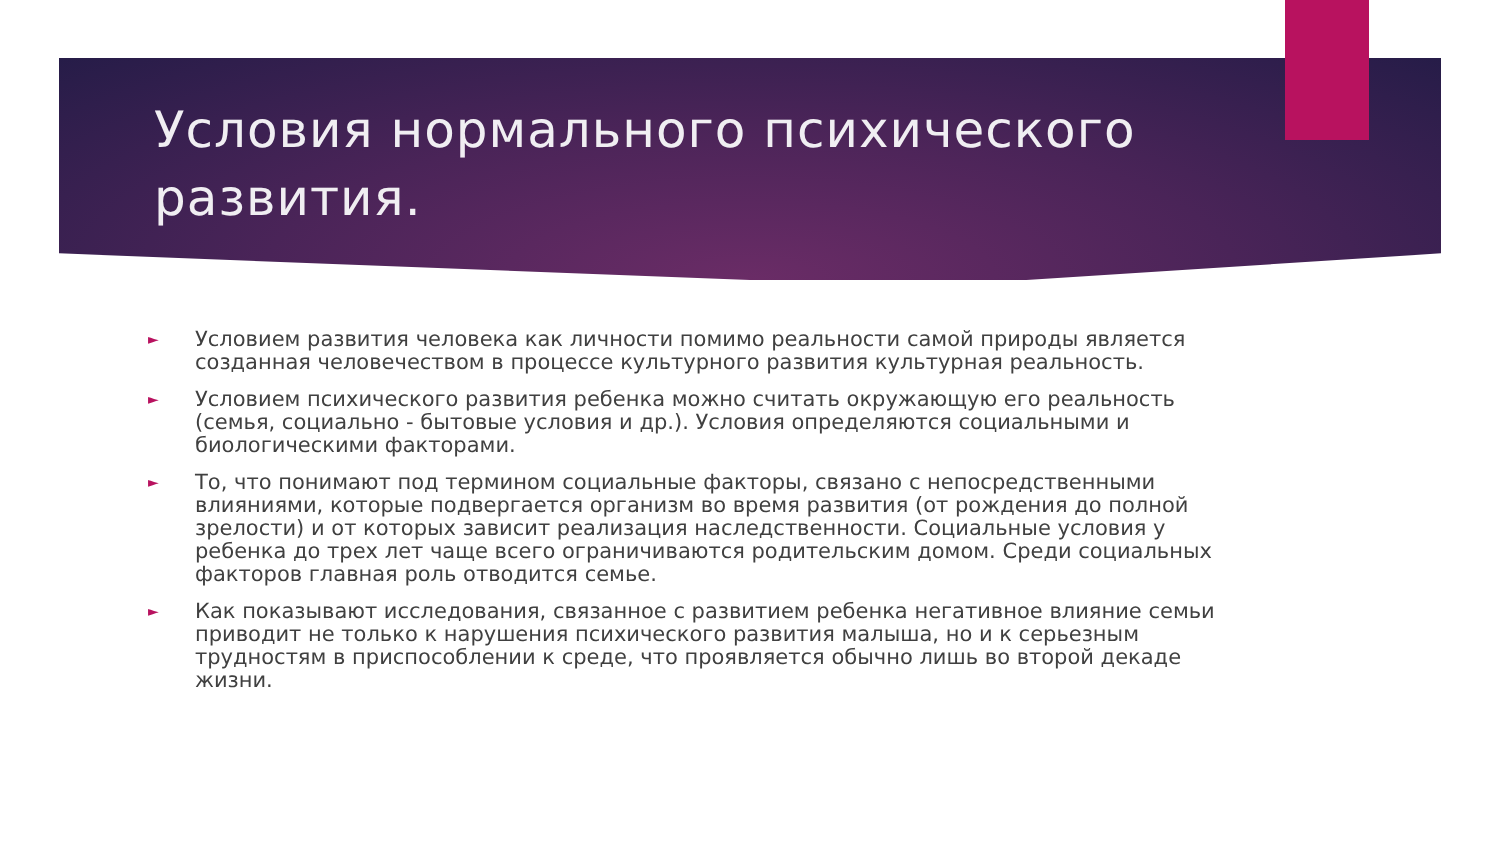Условия нормального психического развития.
► Условием развития человека как личности помимо реальности самой природы является созданная человечеством в процессе культурного развития культурная реальность.
► Условием психического развития ребенка можно считать окружающую его реальность (семья, социально - бытовые условия и др.). Условия определяются социальными и биологическими факторами.
► То, что понимают под термином социальные факторы, связано с непосредственными влияниями, которые подвергается организм во время развития (от рождения до полной зрелости) и от которых зависит реализация наследственности. Социальные условия у ребенка до трех лет чаще всего ограничиваются родительским домом. Среди социальных факторов главная роль отводится семье.
► Как показывают исследования, связанное с развитием ребенка негативное влияние семьи приводит не только к нарушения психического развития малыша, но и к серьезным трудностям в приспособлении к среде, что проявляется обычно лишь во второй декаде жизни.